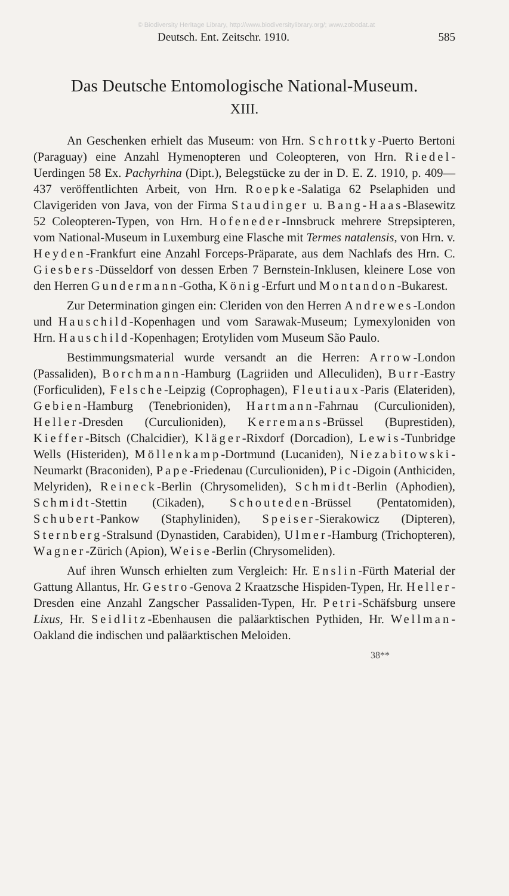© Biodiversity Heritage Library, http://www.biodiversitylibrary.org/; www.zobodat.at
Deutsch. Ent. Zeitschr. 1910. 585
Das Deutsche Entomologische National-Museum.
XIII.
An Geschenken erhielt das Museum: von Hrn. Schrottky-Puerto Bertoni (Paraguay) eine Anzahl Hymenopteren und Coleopteren, von Hrn. Riedel-Uerdingen 58 Ex. Pachyrhina (Dipt.), Belegstücke zu der in D. E. Z. 1910, p. 409—437 veröffentlichten Arbeit, von Hrn. Roepke-Salatiga 62 Pselaphiden und Clavigeriden von Java, von der Firma Staudinger u. Bang-Haas-Blasewitz 52 Coleopteren-Typen, von Hrn. Hofeneder-Innsbruck mehrere Strepsipteren, vom National-Museum in Luxemburg eine Flasche mit Termes natalensis, von Hrn. v. Heyden-Frankfurt eine Anzahl Forceps-Präparate, aus dem Nachlafs des Hrn. C. Giesbers-Düsseldorf von dessen Erben 7 Bernstein-Inklusen, kleinere Lose von den Herren Gundermann-Gotha, König-Erfurt und Montandon-Bukarest.
Zur Determination gingen ein: Cleriden von den Herren Andrewes-London und Hauschild-Kopenhagen und vom Sarawak-Museum; Lymexyloniden von Hrn. Hauschild-Kopenhagen; Erotyliden vom Museum São Paulo.
Bestimmungsmaterial wurde versandt an die Herren: Arrow-London (Passaliden), Borchmann-Hamburg (Lagriiden und Alleculiden), Burr-Eastry (Forficuliden), Felsche-Leipzig (Coprophagen), Fleutiaux-Paris (Elateriden), Gebien-Hamburg (Tenebrioniden), Hartmann-Fahrnau (Curculioniden), Heller-Dresden (Curculioniden), Kerremans-Brüssel (Buprestiden), Kieffer-Bitsch (Chalcidier), Kläger-Rixdorf (Dorcadion), Lewis-Tunbridge Wells (Histeriden), Möllenkamp-Dortmund (Lucaniden), Niezabitowski-Neumarkt (Braconiden), Pape-Friedenau (Curculioniden), Pic-Digoin (Anthiciden, Melyriden), Reineck-Berlin (Chrysomeliden), Schmidt-Berlin (Aphodien), Schmidt-Stettin (Cikaden), Schouteden-Brüssel (Pentatomiden), Schubert-Pankow (Staphyliniden), Speiser-Sierakowicz (Dipteren), Sternberg-Stralsund (Dynastiden, Carabiden), Ulmer-Hamburg (Trichopteren), Wagner-Zürich (Apion), Weise-Berlin (Chrysomeliden).
Auf ihren Wunsch erhielten zum Vergleich: Hr. Enslin-Fürth Material der Gattung Allantus, Hr. Gestro-Genova 2 Kraatzsche Hispiden-Typen, Hr. Heller-Dresden eine Anzahl Zangscher Passaliden-Typen, Hr. Petri-Schäfsburg unsere Lixus, Hr. Seidlitz-Ebenhausen die paläarktischen Pythiden, Hr. Wellman-Oakland die indischen und paläarktischen Meloiden.
38**